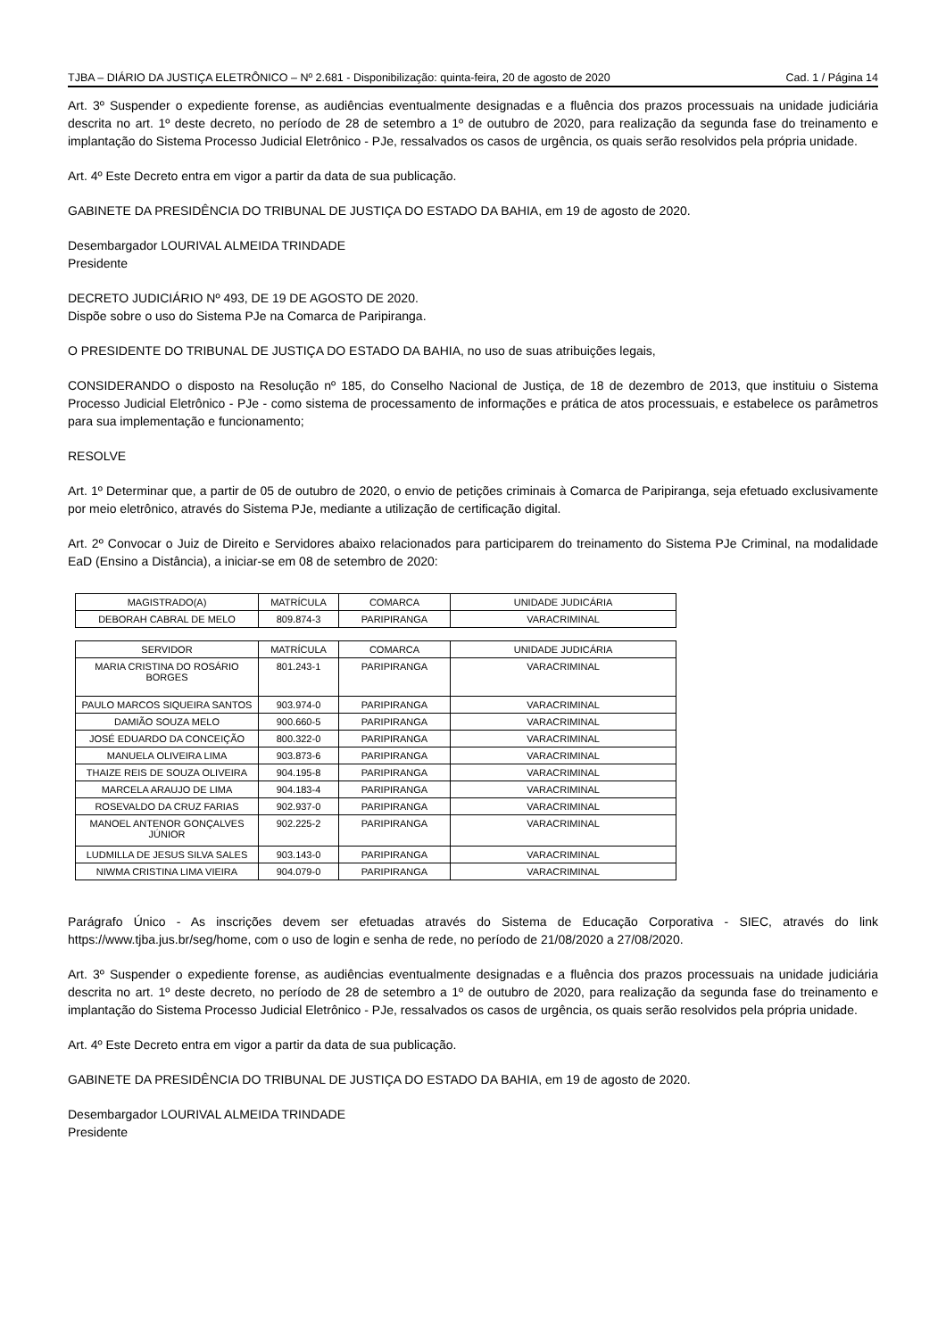TJBA – DIÁRIO DA JUSTIÇA ELETRÔNICO – Nº 2.681 - Disponibilização: quinta-feira, 20 de agosto de 2020 Cad. 1 / Página 14
Art. 3º Suspender o expediente forense, as audiências eventualmente designadas e a fluência dos prazos processuais na unidade judiciária descrita no art. 1º deste decreto, no período de 28 de setembro a 1º de outubro de 2020, para realização da segunda fase do treinamento e implantação do Sistema Processo Judicial Eletrônico - PJe, ressalvados os casos de urgência, os quais serão resolvidos pela própria unidade.
Art. 4º Este Decreto entra em vigor a partir da data de sua publicação.
GABINETE DA PRESIDÊNCIA DO TRIBUNAL DE JUSTIÇA DO ESTADO DA BAHIA, em 19 de agosto de 2020.
Desembargador LOURIVAL ALMEIDA TRINDADE
Presidente
DECRETO JUDICIÁRIO Nº 493, DE 19 DE AGOSTO DE 2020.
Dispõe sobre o uso do Sistema PJe na Comarca de Paripiranga.
O PRESIDENTE DO TRIBUNAL DE JUSTIÇA DO ESTADO DA BAHIA, no uso de suas atribuições legais,
CONSIDERANDO o disposto na Resolução nº 185, do Conselho Nacional de Justiça, de 18 de dezembro de 2013, que instituiu o Sistema Processo Judicial Eletrônico - PJe - como sistema de processamento de informações e prática de atos processuais, e estabelece os parâmetros para sua implementação e funcionamento;
RESOLVE
Art. 1º Determinar que, a partir de 05 de outubro de 2020, o envio de petições criminais à Comarca de Paripiranga, seja efetuado exclusivamente por meio eletrônico, através do Sistema PJe, mediante a utilização de certificação digital.
Art. 2º Convocar o Juiz de Direito e Servidores abaixo relacionados para participarem do treinamento do Sistema PJe Criminal, na modalidade EaD (Ensino a Distância), a iniciar-se em 08 de setembro de 2020:
| MAGISTRADO(A) | MATRÍCULA | COMARCA | UNIDADE JUDICÁRIA |
| --- | --- | --- | --- |
| DEBORAH CABRAL DE MELO | 809.874-3 | PARIPIRANGA | VARACRIMINAL |
| SERVIDOR | MATRÍCULA | COMARCA | UNIDADE JUDICÁRIA |
| --- | --- | --- | --- |
| MARIA CRISTINA DO ROSÁRIO BORGES | 801.243-1 | PARIPIRANGA | VARACRIMINAL |
| PAULO MARCOS SIQUEIRA SANTOS | 903.974-0 | PARIPIRANGA | VARACRIMINAL |
| DAMIÃO SOUZA MELO | 900.660-5 | PARIPIRANGA | VARACRIMINAL |
| JOSÉ EDUARDO DA CONCEIÇÃO | 800.322-0 | PARIPIRANGA | VARACRIMINAL |
| MANUELA OLIVEIRA LIMA | 903.873-6 | PARIPIRANGA | VARACRIMINAL |
| THAIZE REIS DE SOUZA OLIVEIRA | 904.195-8 | PARIPIRANGA | VARACRIMINAL |
| MARCELA ARAUJO DE LIMA | 904.183-4 | PARIPIRANGA | VARACRIMINAL |
| ROSEVALDO DA CRUZ FARIAS | 902.937-0 | PARIPIRANGA | VARACRIMINAL |
| MANOEL ANTENOR GONÇALVES JÚNIOR | 902.225-2 | PARIPIRANGA | VARACRIMINAL |
| LUDMILLA DE JESUS SILVA SALES | 903.143-0 | PARIPIRANGA | VARACRIMINAL |
| NIWMA CRISTINA LIMA VIEIRA | 904.079-0 | PARIPIRANGA | VARACRIMINAL |
Parágrafo Único - As inscrições devem ser efetuadas através do Sistema de Educação Corporativa - SIEC, através do link https://www.tjba.jus.br/seg/home, com o uso de login e senha de rede, no período de 21/08/2020 a 27/08/2020.
Art. 3º Suspender o expediente forense, as audiências eventualmente designadas e a fluência dos prazos processuais na unidade judiciária descrita no art. 1º deste decreto, no período de 28 de setembro a 1º de outubro de 2020, para realização da segunda fase do treinamento e implantação do Sistema Processo Judicial Eletrônico - PJe, ressalvados os casos de urgência, os quais serão resolvidos pela própria unidade.
Art. 4º Este Decreto entra em vigor a partir da data de sua publicação.
GABINETE DA PRESIDÊNCIA DO TRIBUNAL DE JUSTIÇA DO ESTADO DA BAHIA, em 19 de agosto de 2020.
Desembargador LOURIVAL ALMEIDA TRINDADE
Presidente